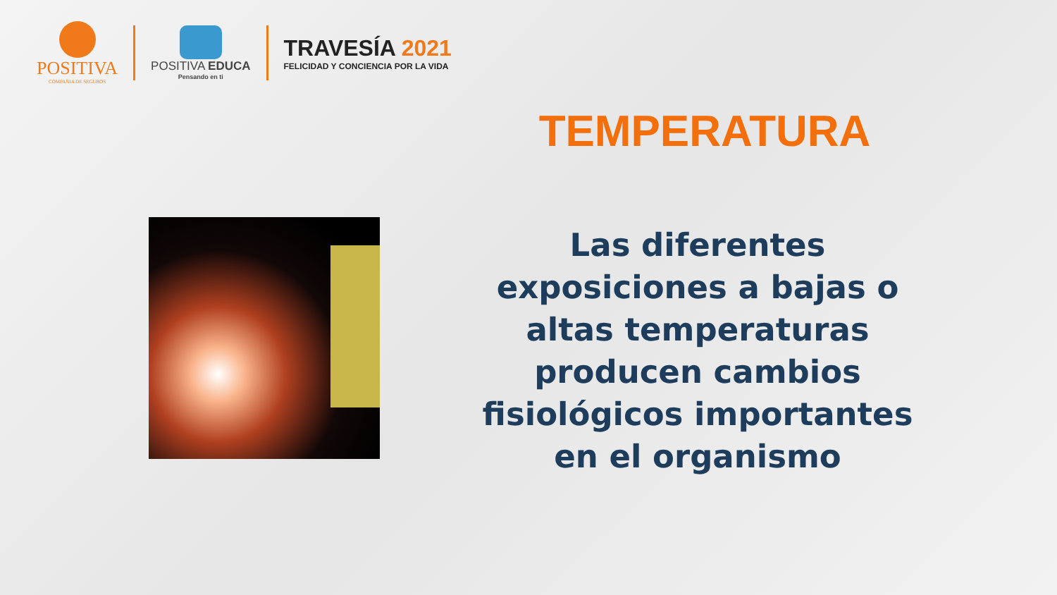POSITIVA
COMPAÑIA DE SEGUROS
POSITIVA EDUCA
Pensando en ti
TRAVESÍA 2021
FELICIDAD Y CONCIENCIA POR LA VIDA
TEMPERATURA
Las diferentes exposiciones a bajas o altas temperaturas producen cambios fisiológicos importantes en el organismo